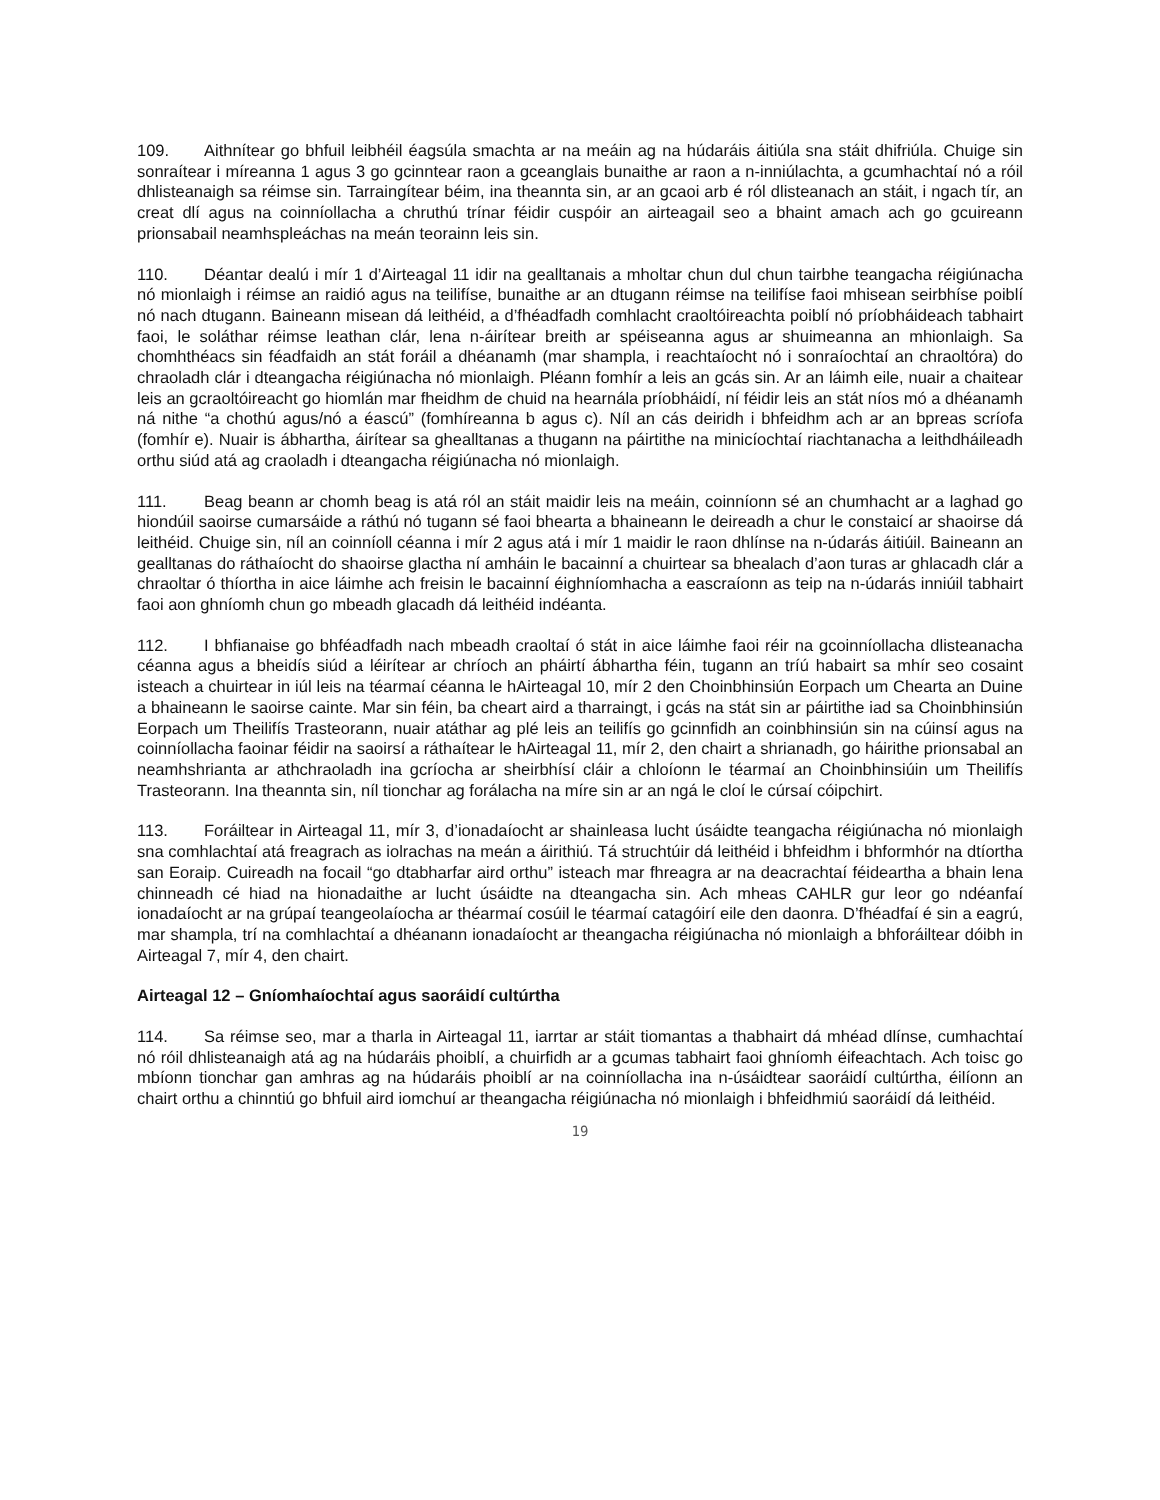109. Aithnítear go bhfuil leibhéil éagsúla smachta ar na meáin ag na húdaráis áitiúla sna stáit dhifriúla. Chuige sin sonraítear i míreanna 1 agus 3 go gcinntear raon a gceanglais bunaithe ar raon a n-inniúlachta, a gcumhachtaí nó a róil dhlisteanaigh sa réimse sin. Tarraingítear béim, ina theannta sin, ar an gcaoi arb é ról dlisteanach an stáit, i ngach tír, an creat dlí agus na coinníollacha a chruthú trínar féidir cuspóir an airteagail seo a bhaint amach ach go gcuireann prionsabail neamhspleáchas na meán teorainn leis sin.
110. Déantar dealú i mír 1 d’Airteagal 11 idir na gealltanais a mholtar chun dul chun tairbhe teangacha réigiúnacha nó mionlaigh i réimse an raidió agus na teilifíse, bunaithe ar an dtugann réimse na teilifíse faoi mhisean seirbhíse poiblí nó nach dtugann. Baineann misean dá leithéid, a d’fhéadfadh comhlacht craoltóireachta poiblí nó príobháideach tabhairt faoi, le soláthar réimse leathan clár, lena n-áirítear breith ar spéiseanna agus ar shuimeanna an mhionlaigh. Sa chomhthéacs sin féadfaidh an stát foráil a dhéanamh (mar shampla, i reachtaíocht nó i sonraíochtaí an chraoltóra) do chraoladh clár i dteangacha réigiúnacha nó mionlaigh. Pléann fomhír a leis an gcás sin. Ar an láimh eile, nuair a chaitear leis an gcraoltóireacht go hiomlán mar fheidhm de chuid na hearnála príobháidí, ní féidir leis an stát níos mó a dhéanamh ná nithe “a chothú agus/nó a éascú” (fomhíreanna b agus c). Níl an cás deiridh i bhfeidhm ach ar an bpreas scríofa (fomhír e). Nuair is ábhartha, áirítear sa ghealltanas a thugann na páirtithe na minicíochtaí riachtanacha a leithdháileadh orthu siúd atá ag craoladh i dteangacha réigiúnacha nó mionlaigh.
111. Beag beann ar chomh beag is atá ról an stáit maidir leis na meáin, coinníonn sé an chumhacht ar a laghad go hiondúil saoirse cumarsáide a ráthú nó tugann sé faoi bhearta a bhaineann le deireadh a chur le constaicí ar shaoirse dá leithéid. Chuige sin, níl an coinníoll céanna i mír 2 agus atá i mír 1 maidir le raon dhlínse na n-údarás áitiúil. Baineann an gealltanas do ráthaíocht do shaoirse glactha ní amháin le bacainní a chuirtear sa bhealach d’aon turas ar ghlacadh clár a chraoltar ó thíortha in aice láimhe ach freisin le bacainní éighníomhacha a eascraíonn as teip na n-údarás inniúil tabhairt faoi aon ghníomh chun go mbeadh glacadh dá leithéid indéanta.
112. I bhfianaise go bhféadfadh nach mbeadh craoltaí ó stát in aice láimhe faoi réir na gcoinníollacha dlisteanacha céanna agus a bheidís siúd a léirítear ar chríoch an pháirtí ábhartha féin, tugann an tríú habairt sa mhír seo cosaint isteach a chuirtear in iúl leis na téarmaí céanna le hAirteagal 10, mír 2 den Choinbhinsiún Eorpach um Chearta an Duine a bhaineann le saoirse cainte. Mar sin féin, ba cheart aird a tharraingt, i gcás na stát sin ar páirtithe iad sa Choinbhinsiún Eorpach um Theilifís Trasteorann, nuair atáthar ag plé leis an teilifís go gcinnfidh an coinbhinsiún sin na cúinsí agus na coinníollacha faoinar féidir na saoirsí a ráthaítear le hAirteagal 11, mír 2, den chairt a shrianadh, go háirithe prionsabal an neamhshrianta ar athchraoladh ina gcríocha ar sheirbhísí cláir a chloíonn le téarmaí an Choinbhinsiúin um Theilifís Trasteorann. Ina theannta sin, níl tionchar ag forálacha na míre sin ar an ngá le cloí le cúrsaí cóipchirt.
113. Foráiltear in Airteagal 11, mír 3, d’ionadaíocht ar shainleasa lucht úsáidte teangacha réigiúnacha nó mionlaigh sna comhlachtaí atá freagrach as iolrachas na meán a áirithiú. Tá struchtúir dá leithéid i bhfeidhm i bhformhór na dtíortha san Eoraip. Cuireadh na focail “go dtabharfar aird orthu” isteach mar fhreagra ar na deacrachtaí féideartha a bhain lena chinneadh cé hiad na hionadaithe ar lucht úsáidte na dteangacha sin. Ach mheas CAHLR gur leor go ndéanfaí ionadaíocht ar na grúpaí teangeolaíocha ar théarmaí cosúil le téarmaí catagóirí eile den daonra. D’fhéadfaí é sin a eagrú, mar shampla, trí na comhlachtaí a dhéanann ionadaíocht ar theangacha réigiúnacha nó mionlaigh a bhforáiltear dóibh in Airteagal 7, mír 4, den chairt.
Airteagal 12 – Gníomhaíochtaí agus saoráidí cultúrtha
114. Sa réimse seo, mar a tharla in Airteagal 11, iarrtar ar stáit tiomantas a thabhairt dá mhéad dlínse, cumhachtaí nó róil dhlisteanaigh atá ag na húdaráis phoiblí, a chuirfidh ar a gcumas tabhairt faoi ghníomh éifeachtach. Ach toisc go mbíonn tionchar gan amhras ag na húdaráis phoiblí ar na coinníollacha ina n-úsáidtear saoráidí cultúrtha, éilíonn an chairt orthu a chinntiú go bhfuil aird iomchuí ar theangacha réigiúnacha nó mionlaigh i bhfeidhmiú saoráidí dá leithéid.
19